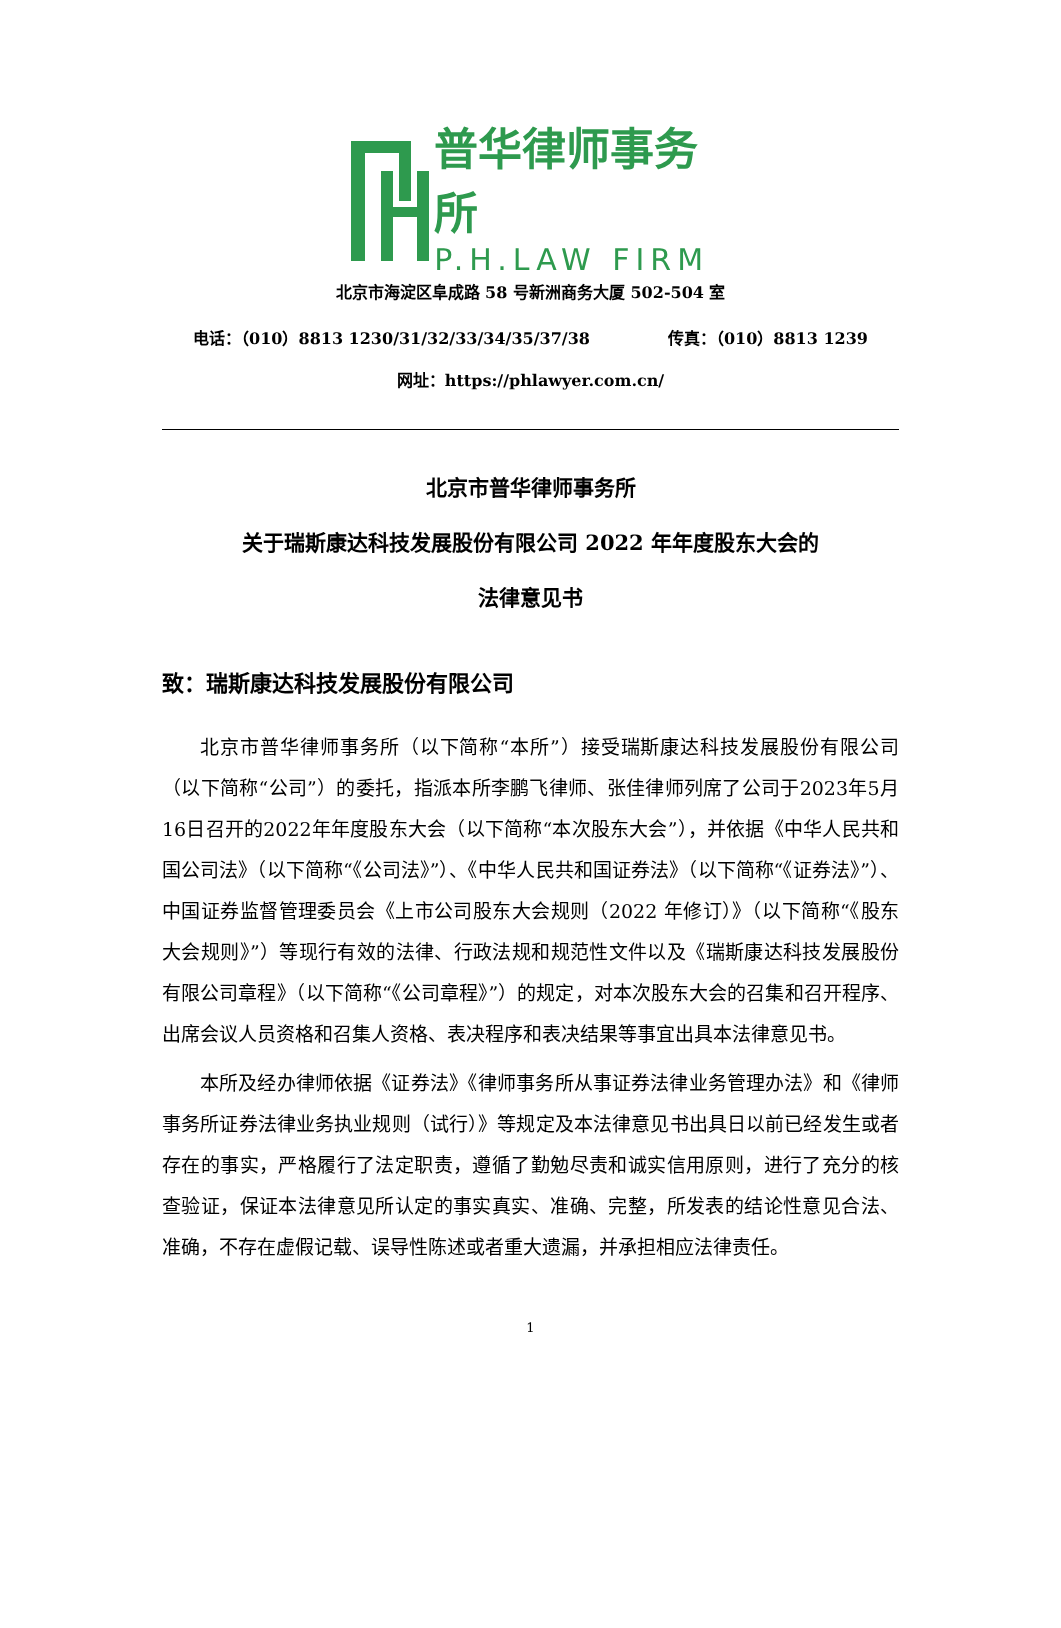普华律师事务所
P.H.LAW FIRM
北京市海淀区阜成路 58 号新洲商务大厦 502-504 室
电话：（010）8813 1230/31/32/33/34/35/37/38 传真：（010）8813 1239
网址：https://phlawyer.com.cn/
北京市普华律师事务所
关于瑞斯康达科技发展股份有限公司 2022 年年度股东大会的
法律意见书
致：瑞斯康达科技发展股份有限公司
北京市普华律师事务所（以下简称“本所”）接受瑞斯康达科技发展股份有限公司（以下简称“公司”）的委托，指派本所李鹏飞律师、张佳律师列席了公司于2023年5月16日召开的2022年年度股东大会（以下简称“本次股东大会”），并依据《中华人民共和国公司法》（以下简称“《公司法》”）、《中华人民共和国证券法》（以下简称“《证券法》”）、中国证券监督管理委员会《上市公司股东大会规则（2022 年修订）》（以下简称“《股东大会规则》”）等现行有效的法律、行政法规和规范性文件以及《瑞斯康达科技发展股份有限公司章程》（以下简称“《公司章程》”）的规定，对本次股东大会的召集和召开程序、出席会议人员资格和召集人资格、表决程序和表决结果等事宜出具本法律意见书。
本所及经办律师依据《证券法》《律师事务所从事证券法律业务管理办法》和《律师事务所证券法律业务执业规则（试行）》等规定及本法律意见书出具日以前已经发生或者存在的事实，严格履行了法定职责，遵循了勤勉尽责和诚实信用原则，进行了充分的核查验证，保证本法律意见所认定的事实真实、准确、完整，所发表的结论性意见合法、准确，不存在虚假记载、误导性陈述或者重大遗漏，并承担相应法律责任。
1